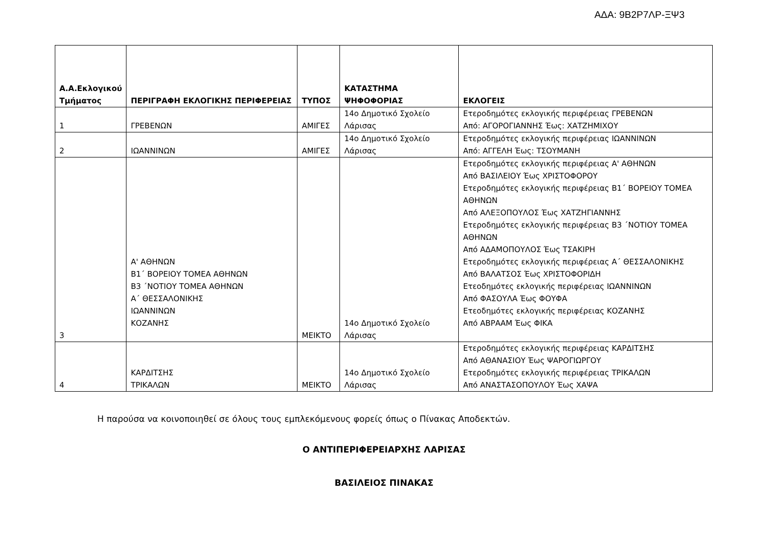ΑΔΑ: 9Β2Ρ7ΛΡ-ΞΨ3
| Α.Α.Εκλογικού Τμήματος | ΠΕΡΙΓΡΑΦΗ ΕΚΛΟΓΙΚΗΣ ΠΕΡΙΦΕΡΕΙΑΣ | ΤΥΠΟΣ | ΚΑΤΑΣΤΗΜΑ ΨΗΦΟΦΟΡΙΑΣ | ΕΚΛΟΓΕΙΣ |
| --- | --- | --- | --- | --- |
| 1 | ΓΡΕΒΕΝΩΝ | ΑΜΙΓΕΣ | 14ο Δημοτικό Σχολείο Λάρισας | Ετεροδημότες εκλογικής περιφέρειας ΓΡΕΒΕΝΩΝ Από: ΑΓΟΡΟΓΙΑΝΝΗΣ Έως: ΧΑΤΖΗΜΙΧΟΥ |
| 2 | ΙΩΑΝΝΙΝΩΝ | ΑΜΙΓΕΣ | 14ο Δημοτικό Σχολείο Λάρισας | Ετεροδημότες εκλογικής περιφέρειας ΙΩΑΝΝΙΝΩΝ Από: ΑΓΓΕΛΗ Έως: ΤΣΟΥΜΑΝΗ |
| 3 | Α' ΑΘΗΝΩΝ Β1΄ ΒΟΡΕΙΟΥ ΤΟΜΕΑ ΑΘΗΝΩΝ Β3 ΄ΝΟΤΙΟΥ ΤΟΜΕΑ ΑΘΗΝΩΝ Α΄ ΘΕΣΣΑΛΟΝΙΚΗΣ ΙΩΑΝΝΙΝΩΝ ΚΟΖΑΝΗΣ | ΜΕΙΚΤΟ | 14ο Δημοτικό Σχολείο Λάρισας | Ετεροδημότες εκλογικής περιφέρειας Α' ΑΘΗΝΩΝ Από ΒΑΣΙΛΕΙΟΥ Έως ΧΡΙΣΤΟΦΟΡΟΥ Ετεροδημότες εκλογικής περιφέρειας Β1΄ ΒΟΡΕΙΟΥ ΤΟΜΕΑ ΑΘΗΝΩΝ Από ΑΛΕΞΟΠΟΥΛΟΣ Έως ΧΑΤΖΗΓΙΑΝΝΗΣ Ετεροδημότες εκλογικής περιφέρειας Β3 ΄ΝΟΤΙΟΥ ΤΟΜΕΑ ΑΘΗΝΩΝ Από ΑΔΑΜΟΠΟΥΛΟΣ Έως ΤΣΑΚΙΡΗ Ετεροδημότες εκλογικής περιφέρειας Α΄ ΘΕΣΣΑΛΟΝΙΚΗΣ Από ΒΑΛΑΤΣΟΣ Έως ΧΡΙΣΤΟΦΟΡΙΔΗ Ετεοδημότες εκλογικής περιφέρειας ΙΩΑΝΝΙΝΩΝ Από ΦΑΣΟΥΛΑ Έως ΦΟΥΦΑ Ετεοδημότες εκλογικής περιφέρειας ΚΟΖΑΝΗΣ Από ΑΒΡΑΑΜ Έως ΦΙΚΑ |
| 4 | ΚΑΡΔΙΤΣΗΣ ΤΡΙΚΑΛΩΝ | ΜΕΙΚΤΟ | 14ο Δημοτικό Σχολείο Λάρισας | Ετεροδημότες εκλογικής περιφέρειας ΚΑΡΔΙΤΣΗΣ Από ΑΘΑΝΑΣΙΟΥ Έως ΨΑΡΟΓΙΩΡΓΟΥ Ετεροδημότες εκλογικής περιφέρειας ΤΡΙΚΑΛΩΝ Από ΑΝΑΣΤΑΣΟΠΟΥΛΟΥ Έως ΧΑΨΑ |
Η παρούσα να κοινοποιηθεί σε όλους τους εμπλεκόμενους φορείς όπως ο Πίνακας Αποδεκτών.
Ο ΑΝΤΙΠΕΡΙΦΕΡΕΙΑΡΧΗΣ ΛΑΡΙΣΑΣ
ΒΑΣΙΛΕΙΟΣ ΠΙΝΑΚΑΣ